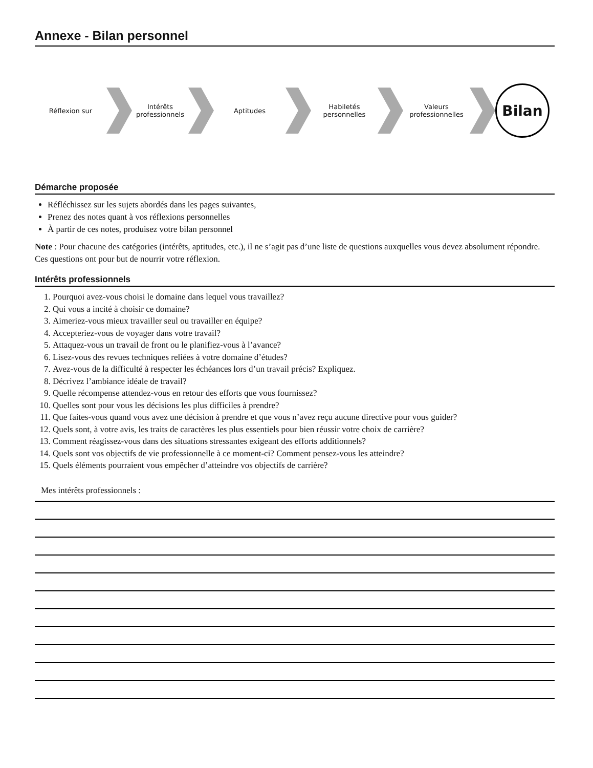Annexe - Bilan personnel
Réflexion sur
Intérêts professionnels
Aptitudes
Habiletés personnelles
Valeurs professionnelles
Bilan
Démarche proposée
Réfléchissez sur les sujets abordés dans les pages suivantes,
Prenez des notes quant à vos réflexions personnelles
À partir de ces notes, produisez votre bilan personnel
Note : Pour chacune des catégories (intérêts, aptitudes, etc.), il ne s’agit pas d’une liste de questions auxquelles vous devez absolument répondre. Ces questions ont pour but de nourrir votre réflexion.
Intérêts professionnels
1. Pourquoi avez-vous choisi le domaine dans lequel vous travaillez?
2. Qui vous a incité à choisir ce domaine?
3. Aimeriez-vous mieux travailler seul ou travailler en équipe?
4. Accepteriez-vous de voyager dans votre travail?
5. Attaquez-vous un travail de front ou le planifiez-vous à l’avance?
6. Lisez-vous des revues techniques reliées à votre domaine d’études?
7. Avez-vous de la difficulté à respecter les échéances lors d’un travail précis? Expliquez.
8. Décrivez l’ambiance idéale de travail?
9. Quelle récompense attendez-vous en retour des efforts que vous fournissez?
10. Quelles sont pour vous les décisions les plus difficiles à prendre?
11. Que faites-vous quand vous avez une décision à prendre et que vous n’avez reçu aucune directive pour vous guider?
12. Quels sont, à votre avis, les traits de caractères les plus essentiels pour bien réussir votre choix de carrière?
13. Comment réagissez-vous dans des situations stressantes exigeant des efforts additionnels?
14. Quels sont vos objectifs de vie professionnelle à ce moment-ci? Comment pensez-vous les atteindre?
15. Quels éléments pourraient vous empêcher d’atteindre vos objectifs de carrière?
Mes intérêts professionnels :